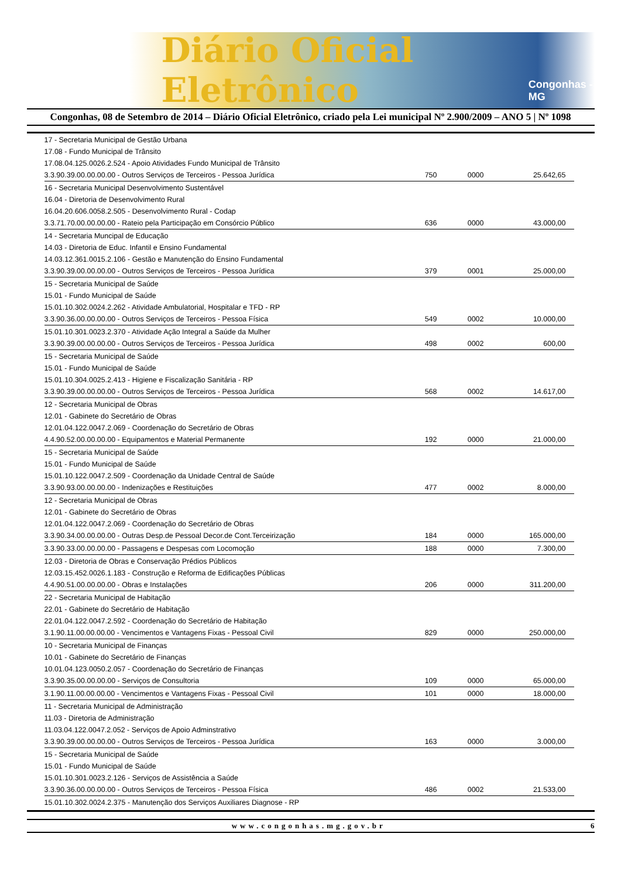Diário Oficial Eletrônico Congonhas - MG
Congonhas, 08 de Setembro de 2014 – Diário Oficial Eletrônico, criado pela Lei municipal Nº 2.900/2009 – ANO 5 | Nº 1098
| 17 - Secretaria Municipal de Gestão Urbana | | | |
| 17.08 - Fundo Municipal de Trânsito | | | |
| 17.08.04.125.0026.2.524 - Apoio Atividades Fundo Municipal de Trânsito | | | |
| 3.3.90.39.00.00.00.00 - Outros Serviços de Terceiros - Pessoa Jurídica | 750 | 0000 | 25.642,65 |
| 16 - Secretaria Municipal Desenvolvimento Sustentável | | | |
| 16.04 - Diretoria de Desenvolvimento Rural | | | |
| 16.04.20.606.0058.2.505 - Desenvolvimento Rural - Codap | | | |
| 3.3.71.70.00.00.00.00 - Rateio pela Participação em Consórcio Público | 636 | 0000 | 43.000,00 |
| 14 - Secretaria Muncipal de Educação | | | |
| 14.03 - Diretoria de Educ. Infantil e Ensino Fundamental | | | |
| 14.03.12.361.0015.2.106 - Gestão e Manutenção do Ensino Fundamental | | | |
| 3.3.90.39.00.00.00.00 - Outros Serviços de Terceiros - Pessoa Jurídica | 379 | 0001 | 25.000,00 |
| 15 - Secretaria Municipal de Saúde | | | |
| 15.01 - Fundo Municipal de Saúde | | | |
| 15.01.10.302.0024.2.262 - Atividade Ambulatorial, Hospitalar e TFD - RP | | | |
| 3.3.90.36.00.00.00.00 - Outros Serviços de Terceiros - Pessoa Física | 549 | 0002 | 10.000,00 |
| 15.01.10.301.0023.2.370 - Atividade Ação Integral a Saúde da Mulher | | | |
| 3.3.90.39.00.00.00.00 - Outros Serviços de Terceiros - Pessoa Jurídica | 498 | 0002 | 600,00 |
| 15 - Secretaria Municipal de Saúde | | | |
| 15.01 - Fundo Municipal de Saúde | | | |
| 15.01.10.304.0025.2.413 - Higiene e Fiscalização Sanitária - RP | | | |
| 3.3.90.39.00.00.00.00 - Outros Serviços de Terceiros - Pessoa Jurídica | 568 | 0002 | 14.617,00 |
| 12 - Secretaria Municipal de Obras | | | |
| 12.01 - Gabinete do Secretário de Obras | | | |
| 12.01.04.122.0047.2.069 - Coordenação do Secretário de Obras | | | |
| 4.4.90.52.00.00.00.00 - Equipamentos e Material Permanente | 192 | 0000 | 21.000,00 |
| 15 - Secretaria Municipal de Saúde | | | |
| 15.01 - Fundo Municipal de Saúde | | | |
| 15.01.10.122.0047.2.509 - Coordenação da Unidade Central de Saúde | | | |
| 3.3.90.93.00.00.00.00 - Indenizações e Restituições | 477 | 0002 | 8.000,00 |
| 12 - Secretaria Municipal de Obras | | | |
| 12.01 - Gabinete do Secretário de Obras | | | |
| 12.01.04.122.0047.2.069 - Coordenação do Secretário de Obras | | | |
| 3.3.90.34.00.00.00.00 - Outras Desp.de Pessoal Decor.de Cont.Terceirização | 184 | 0000 | 165.000,00 |
| 3.3.90.33.00.00.00.00 - Passagens e Despesas com Locomoção | 188 | 0000 | 7.300,00 |
| 12.03 - Diretoria de Obras e Conservação Prédios Públicos | | | |
| 12.03.15.452.0026.1.183 - Construção e Reforma de Edificações Públicas | | | |
| 4.4.90.51.00.00.00.00 - Obras e Instalações | 206 | 0000 | 311.200,00 |
| 22 - Secretaria Municipal de Habitação | | | |
| 22.01 - Gabinete do Secretário de Habitação | | | |
| 22.01.04.122.0047.2.592 - Coordenação do Secretário de Habitação | | | |
| 3.1.90.11.00.00.00.00 - Vencimentos e Vantagens Fixas - Pessoal Civil | 829 | 0000 | 250.000,00 |
| 10 - Secretaria Municipal de Finanças | | | |
| 10.01 - Gabinete do Secretário de Finanças | | | |
| 10.01.04.123.0050.2.057 - Coordenação do Secretário de Finanças | | | |
| 3.3.90.35.00.00.00.00 - Serviços de Consultoria | 109 | 0000 | 65.000,00 |
| 3.1.90.11.00.00.00.00 - Vencimentos e Vantagens Fixas - Pessoal Civil | 101 | 0000 | 18.000,00 |
| 11 - Secretaria Municipal de Administração | | | |
| 11.03 - Diretoria de Administração | | | |
| 11.03.04.122.0047.2.052 - Serviços de Apoio Adminstrativo | | | |
| 3.3.90.39.00.00.00.00 - Outros Serviços de Terceiros - Pessoa Jurídica | 163 | 0000 | 3.000,00 |
| 15 - Secretaria Municipal de Saúde | | | |
| 15.01 - Fundo Municipal de Saúde | | | |
| 15.01.10.301.0023.2.126 - Serviços de Assistência a Saúde | | | |
| 3.3.90.36.00.00.00.00 - Outros Serviços de Terceiros - Pessoa Física | 486 | 0002 | 21.533,00 |
| 15.01.10.302.0024.2.375 - Manutenção dos Serviços Auxiliares Diagnose - RP | | | |
www.congonhas.mg.gov.br 6